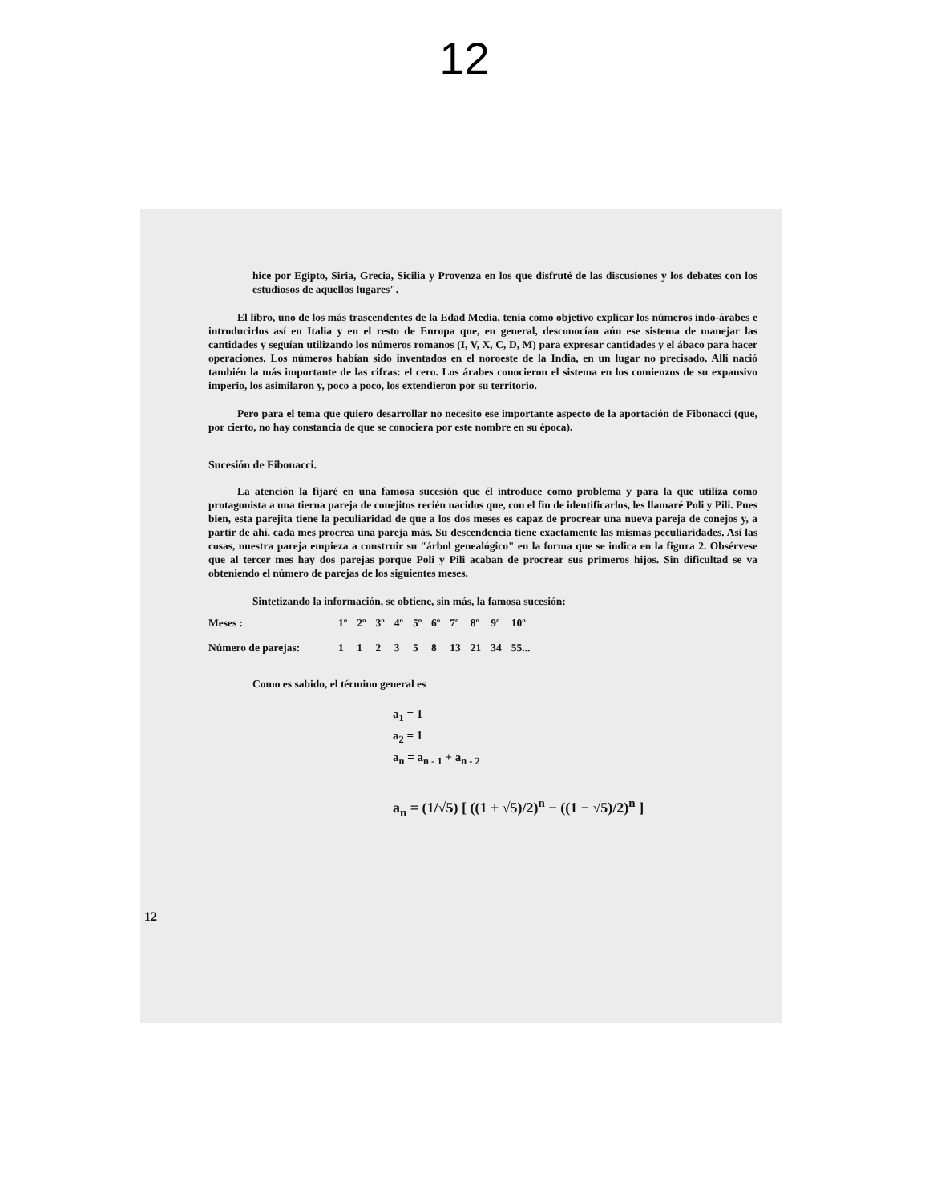12
hice por Egipto, Siria, Grecia, Sicilia y Provenza en los que disfruté de las discusiones y los debates con los estudiosos de aquellos lugares".
El libro, uno de los más trascendentes de la Edad Media, tenía como objetivo explicar los números indo-árabes e introducirlos así en Italia y en el resto de Europa que, en general, desconocían aún ese sistema de manejar las cantidades y seguían utilizando los números romanos (I, V, X, C, D, M) para expresar cantidades y el ábaco para hacer operaciones. Los números habían sido inventados en el noroeste de la India, en un lugar no precisado. Allí nació también la más importante de las cifras: el cero. Los árabes conocieron el sistema en los comienzos de su expansivo imperio, los asimilaron y, poco a poco, los extendieron por su territorio.
Pero para el tema que quiero desarrollar no necesito ese importante aspecto de la aportación de Fibonacci (que, por cierto, no hay constancia de que se conociera por este nombre en su época).
Sucesión de Fibonacci.
La atención la fijaré en una famosa sucesión que él introduce como problema y para la que utiliza como protagonista a una tierna pareja de conejitos recién nacidos que, con el fin de identificarlos, les llamaré Poli y Pili. Pues bien, esta parejita tiene la peculiaridad de que a los dos meses es capaz de procrear una nueva pareja de conejos y, a partir de ahí, cada mes procrea una pareja más. Su descendencia tiene exactamente las mismas peculiaridades. Así las cosas, nuestra pareja empieza a construir su "árbol genealógico" en la forma que se indica en la figura 2. Obsérvese que al tercer mes hay dos parejas porque Poli y Pili acaban de procrear sus primeros hijos. Sin dificultad se va obteniendo el número de parejas de los siguientes meses.
Sintetizando la información, se obtiene, sin más, la famosa sucesión:
| Meses : | 1º | 2º | 3º | 4º | 5º | 6º | 7º | 8º | 9º | 10º |
| Número de parejas: | 1 | 1 | 2 | 3 | 5 | 8 | 13 | 21 | 34 | 55... |
Como es sabido, el término general es
a<sub>1</sub> = 1
a<sub>2</sub> = 1
a<sub>n</sub> = a<sub>n - 1</sub> + a<sub>n - 2</sub>
a<sub>n</sub> = (1/√5) [ ((1 + √5)/2)<sup>n</sup> − ((1 − √5)/2)<sup>n</sup> ]
12